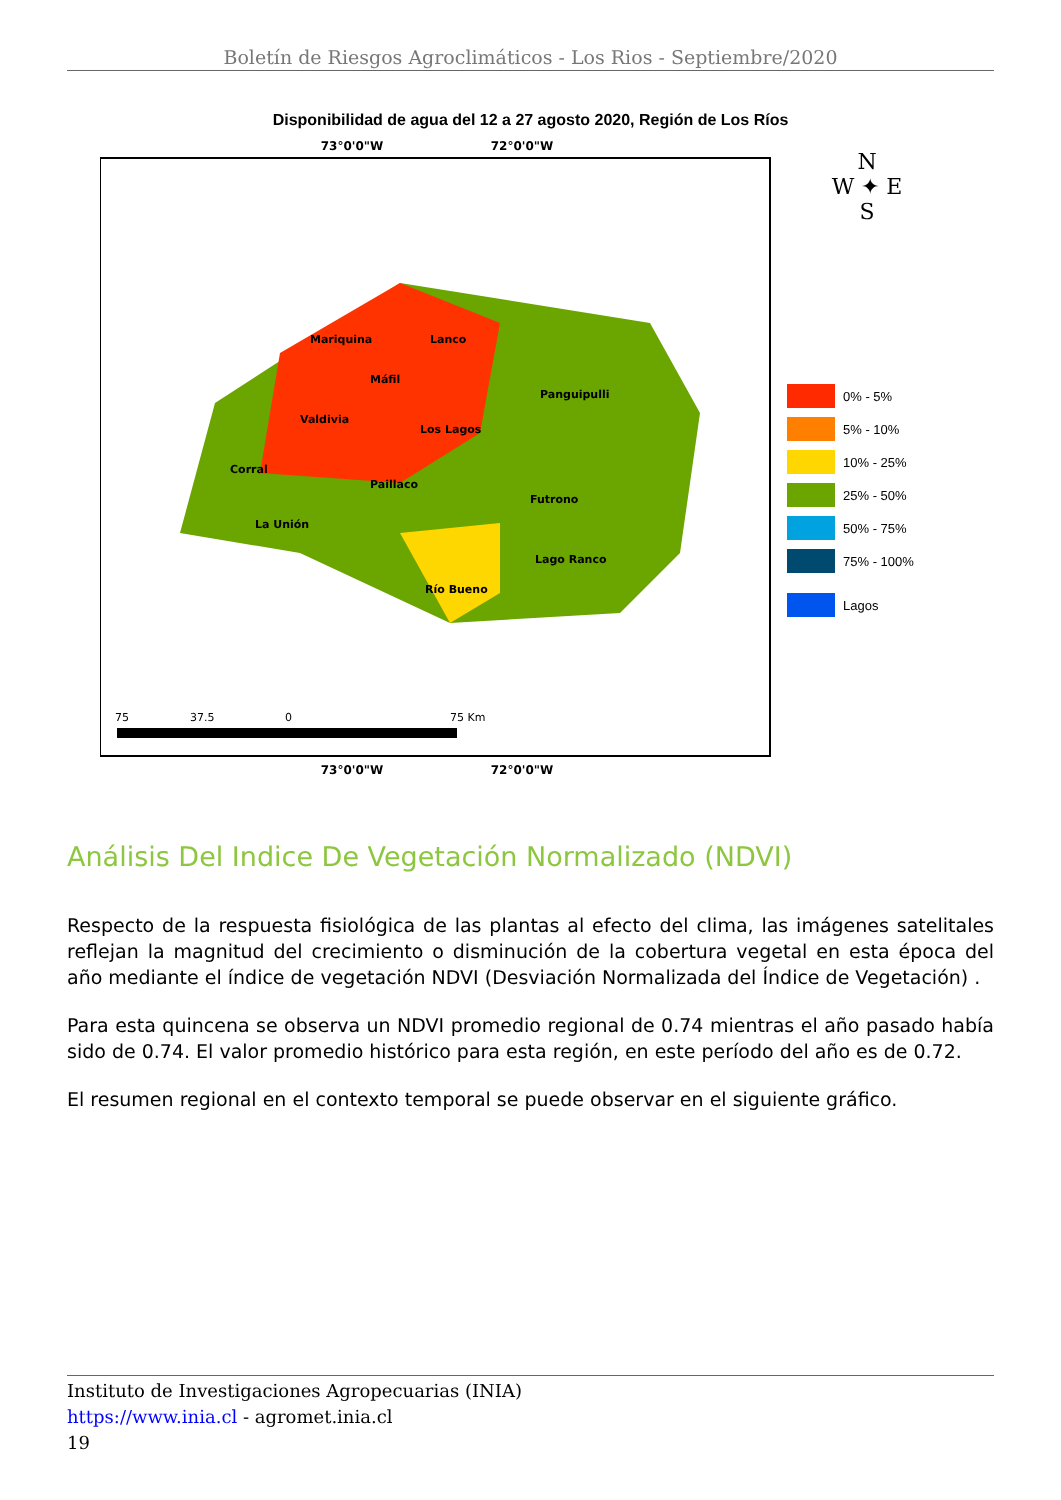Boletín de Riesgos Agroclimáticos - Los Rios - Septiembre/2020
Disponibilidad de agua del 12 a 27 agosto 2020, Región de Los Ríos
73°0'0"W 72°0'0"W
Mariquina
Lanco
Máfil
Panguipulli
Valdivia
Los Lagos
Corral
Paillaco
Futrono
La Unión
Lago Ranco
Río Bueno
75
37.5
0
75 Km
73°0'0"W 72°0'0"W
N
W ✦ E
S
0% - 5%
5% - 10%
10% - 25%
25% - 50%
50% - 75%
75% - 100%
Lagos
Análisis Del Indice De Vegetación Normalizado (NDVI)
Respecto de la respuesta fisiológica de las plantas al efecto del clima, las imágenes satelitales reflejan la magnitud del crecimiento o disminución de la cobertura vegetal en esta época del año mediante el índice de vegetación NDVI (Desviación Normalizada del Índice de Vegetación) .
Para esta quincena se observa un NDVI promedio regional de 0.74 mientras el año pasado había sido de 0.74. El valor promedio histórico para esta región, en este período del año es de 0.72.
El resumen regional en el contexto temporal se puede observar en el siguiente gráfico.
Instituto de Investigaciones Agropecuarias (INIA)
https://www.inia.cl - agromet.inia.cl
19